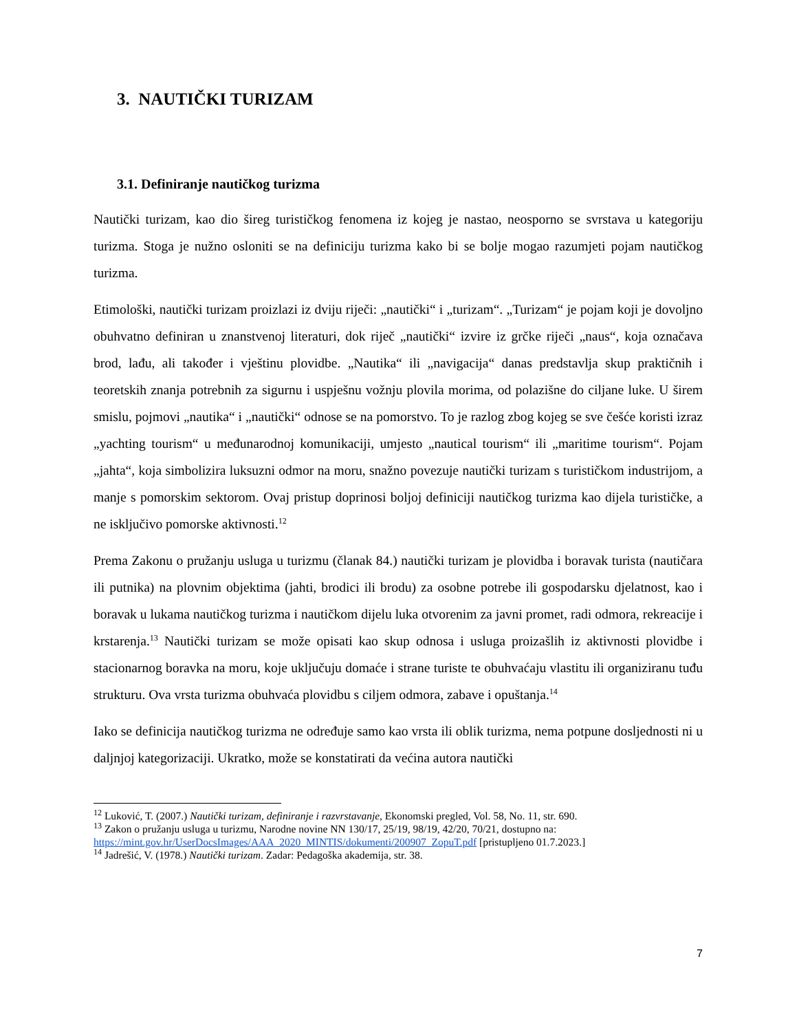3. NAUTIČKI TURIZAM
3.1. Definiranje nautičkog turizma
Nautički turizam, kao dio šireg turističkog fenomena iz kojeg je nastao, neosporno se svrstava u kategoriju turizma. Stoga je nužno osloniti se na definiciju turizma kako bi se bolje mogao razumjeti pojam nautičkog turizma.
Etimološki, nautički turizam proizlazi iz dviju riječi: „nautički“ i „turizam“. „Turizam“ je pojam koji je dovoljno obuhvatno definiran u znanstvenoj literaturi, dok riječ „nautički“ izvire iz grčke riječi „naus“, koja označava brod, lađu, ali također i vještinu plovidbe. „Nautika“ ili „navigacija“ danas predstavlja skup praktičnih i teoretskih znanja potrebnih za sigurnu i uspješnu vožnju plovila morima, od polazišne do ciljane luke. U širem smislu, pojmovi „nautika“ i „nautički“ odnose se na pomorstvo. To je razlog zbog kojeg se sve češće koristi izraz „yachting tourism“ u međunarodnoj komunikaciji, umjesto „nautical tourism“ ili „maritime tourism“. Pojam „jahta“, koja simbolizira luksuzni odmor na moru, snažno povezuje nautički turizam s turističkom industrijom, a manje s pomorskim sektorom. Ovaj pristup doprinosi boljoj definiciji nautičkog turizma kao dijela turističke, a ne isključivo pomorske aktivnosti.<sup>12</sup>
Prema Zakonu o pružanju usluga u turizmu (članak 84.) nautički turizam je plovidba i boravak turista (nautičara ili putnika) na plovnim objektima (jahti, brodici ili brodu) za osobne potrebe ili gospodarsku djelatnost, kao i boravak u lukama nautičkog turizma i nautičkom dijelu luka otvorenim za javni promet, radi odmora, rekreacije i krstarenja.<sup>13</sup> Nautički turizam se može opisati kao skup odnosa i usluga proizašlih iz aktivnosti plovidbe i stacionarnog boravka na moru, koje uključuju domaće i strane turiste te obuhvaćaju vlastitu ili organiziranu tuđu strukturu. Ova vrsta turizma obuhvaća plovidbu s ciljem odmora, zabave i opuštanja.<sup>14</sup>
Iako se definicija nautičkog turizma ne određuje samo kao vrsta ili oblik turizma, nema potpune dosljednosti ni u daljnjoj kategorizaciji. Ukratko, može se konstatirati da većina autora nautički
<sup>12</sup> Luković, T. (2007.) Nautički turizam, definiranje i razvrstavanje, Ekonomski pregled, Vol. 58, No. 11, str. 690.
<sup>13</sup> Zakon o pružanju usluga u turizmu, Narodne novine NN 130/17, 25/19, 98/19, 42/20, 70/21, dostupno na: https://mint.gov.hr/UserDocsImages/AAA_2020_MINTIS/dokumenti/200907_ZopuT.pdf [pristupljeno 01.7.2023.]
<sup>14</sup> Jadrešić, V. (1978.) Nautički turizam. Zadar: Pedagoška akademija, str. 38.
7